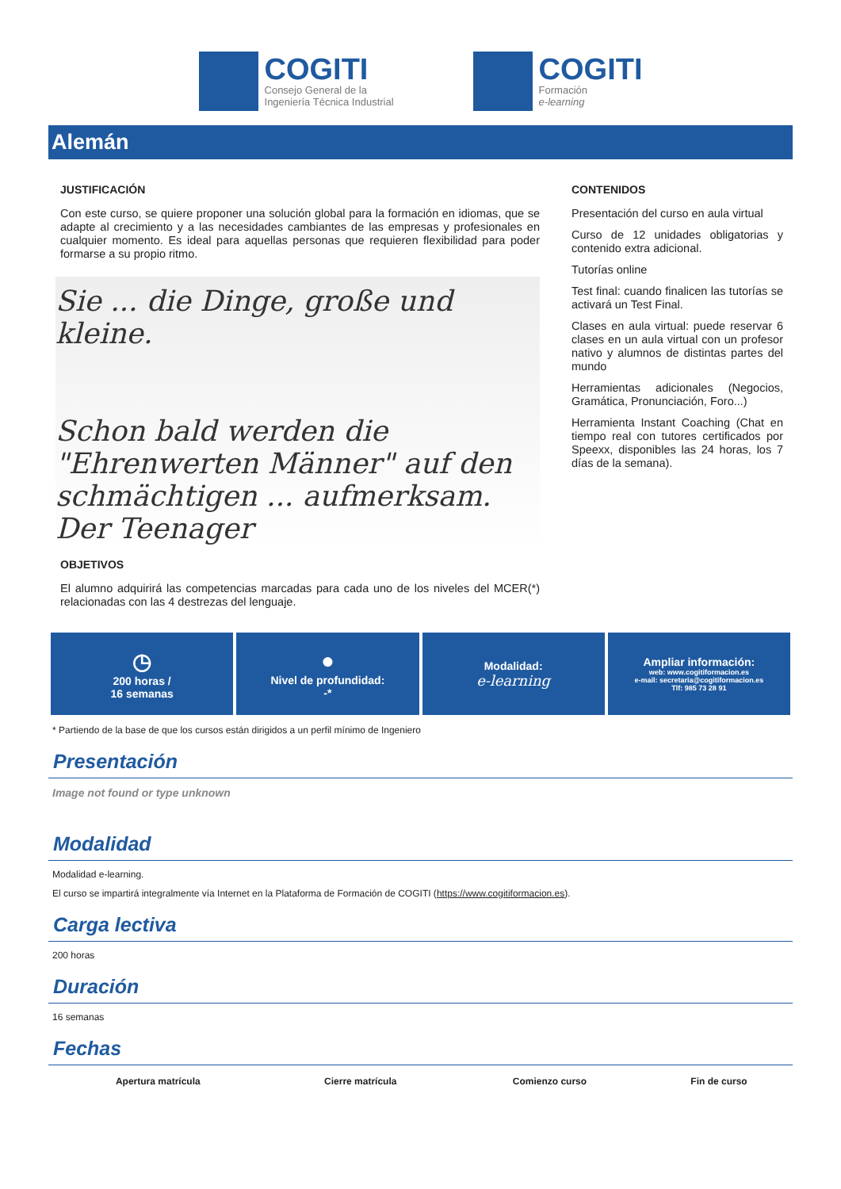COGITI
Consejo General de la
Ingeniería Técnica Industrial
COGITI
Formación
e-learning
Alemán
JUSTIFICACIÓN
Con este curso, se quiere proponer una solución global para la formación en idiomas, que se adapte al crecimiento y a las necesidades cambiantes de las empresas y profesionales en cualquier momento. Es ideal para aquellas personas que requieren flexibilidad para poder formarse a su propio ritmo.
Sie ... die Dinge, große und kleine.
Schon bald werden die "Ehrenwerten Männer" auf den schmächtigen ... aufmerksam. Der Teenager
OBJETIVOS
El alumno adquirirá las competencias marcadas para cada uno de los niveles del MCER(*) relacionadas con las 4 destrezas del lenguaje.
CONTENIDOS
Presentación del curso en aula virtual
Curso de 12 unidades obligatorias y contenido extra adicional.
Tutorías online
Test final: cuando finalicen las tutorías se activará un Test Final.
Clases en aula virtual: puede reservar 6 clases en un aula virtual con un profesor nativo y alumnos de distintas partes del mundo
Herramientas adicionales (Negocios, Gramática, Pronunciación, Foro...)
Herramienta Instant Coaching (Chat en tiempo real con tutores certificados por Speexx, disponibles las 24 horas, los 7 días de la semana).
◷
200 horas /
16 semanas
●
Nivel de profundidad:
-*
Modalidad:
e-learning
Ampliar información:
web: www.cogitiformacion.es
e-mail: secretaria@cogitiformacion.es
Tlf: 985 73 28 91
* Partiendo de la base de que los cursos están dirigidos a un perfil mínimo de Ingeniero
Presentación
Image not found or type unknown
Modalidad
Modalidad e-learning.
El curso se impartirá integralmente vía Internet en la Plataforma de Formación de COGITI (https://www.cogitiformacion.es).
Carga lectiva
200 horas
Duración
16 semanas
Fechas
| Apertura matrícula | Cierre matrícula | Comienzo curso | Fin de curso |
| --- | --- | --- | --- |